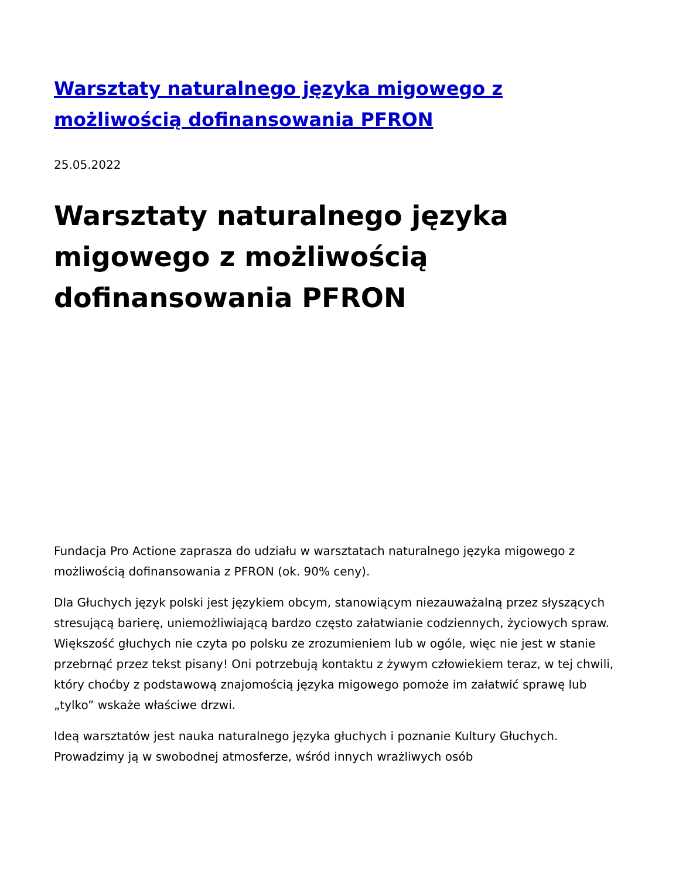Warsztaty naturalnego języka migowego z możliwością dofinansowania PFRON
25.05.2022
Warsztaty naturalnego języka migowego z możliwością dofinansowania PFRON
Fundacja Pro Actione zaprasza do udziału w warsztatach naturalnego języka migowego z możliwością dofinansowania z PFRON (ok. 90% ceny).
Dla Głuchych język polski jest językiem obcym, stanowiącym niezauważalną przez słyszących stresującą barierę, uniemożliwiającą bardzo często załatwianie codziennych, życiowych spraw. Większość głuchych nie czyta po polsku ze zrozumieniem lub w ogóle, więc nie jest w stanie przebrnąć przez tekst pisany! Oni potrzebują kontaktu z żywym człowiekiem teraz, w tej chwili, który choćby z podstawową znajomością języka migowego pomoże im załatwić sprawę lub „tylko” wskaże właściwe drzwi.
Ideą warsztatów jest nauka naturalnego języka głuchych i poznanie Kultury Głuchych. Prowadzimy ją w swobodnej atmosferze, wśród innych wrażliwych osób